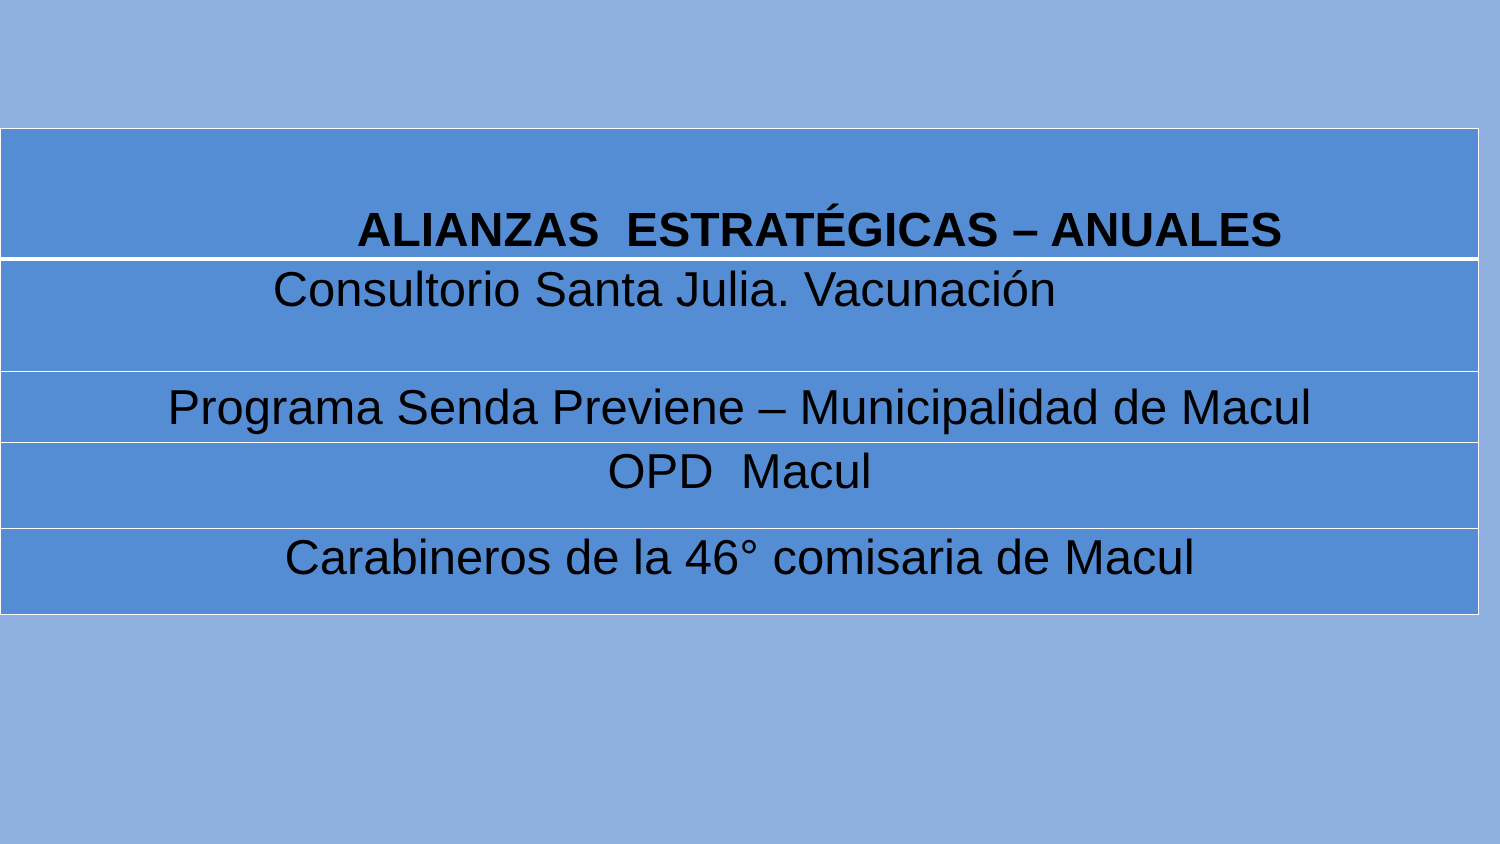| ALIANZAS ESTRATÉGICAS – ANUALES |
| Consultorio Santa Julia. Vacunación |
| Programa Senda Previene – Municipalidad de Macul |
| OPD Macul |
| Carabineros de la 46° comisaria de Macul |